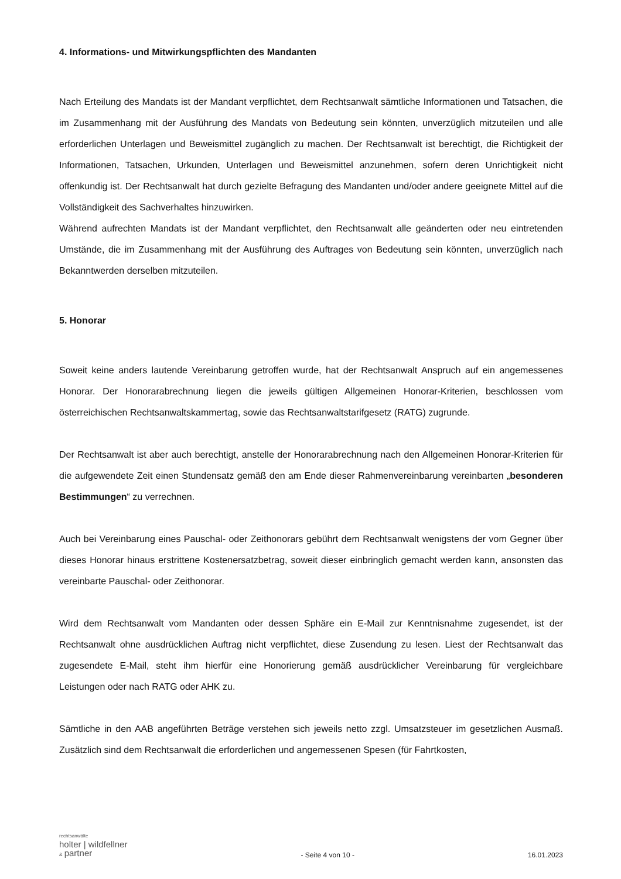4. Informations- und Mitwirkungspflichten des Mandanten
Nach Erteilung des Mandats ist der Mandant verpflichtet, dem Rechtsanwalt sämtliche Informationen und Tatsachen, die im Zusammenhang mit der Ausführung des Mandats von Bedeutung sein könnten, unverzüglich mitzuteilen und alle erforderlichen Unterlagen und Beweismittel zugänglich zu machen. Der Rechtsanwalt ist berechtigt, die Richtigkeit der Informationen, Tatsachen, Urkunden, Unterlagen und Beweismittel anzunehmen, sofern deren Unrichtigkeit nicht offenkundig ist. Der Rechtsanwalt hat durch gezielte Befragung des Mandanten und/oder andere geeignete Mittel auf die Vollständigkeit des Sachverhaltes hinzuwirken.
Während aufrechten Mandats ist der Mandant verpflichtet, den Rechtsanwalt alle geänderten oder neu eintretenden Umstände, die im Zusammenhang mit der Ausführung des Auftrages von Bedeutung sein könnten, unverzüglich nach Bekanntwerden derselben mitzuteilen.
5. Honorar
Soweit keine anders lautende Vereinbarung getroffen wurde, hat der Rechtsanwalt Anspruch auf ein angemessenes Honorar. Der Honorarabrechnung liegen die jeweils gültigen Allgemeinen Honorar-Kriterien, beschlossen vom österreichischen Rechtsanwaltskammertag, sowie das Rechtsanwaltstarifgesetz (RATG) zugrunde.
Der Rechtsanwalt ist aber auch berechtigt, anstelle der Honorarabrechnung nach den Allgemeinen Honorar-Kriterien für die aufgewendete Zeit einen Stundensatz gemäß den am Ende dieser Rahmenvereinbarung vereinbarten „besonderen Bestimmungen“ zu verrechnen.
Auch bei Vereinbarung eines Pauschal- oder Zeithonorars gebührt dem Rechtsanwalt wenigstens der vom Gegner über dieses Honorar hinaus erstrittene Kostenersatzbetrag, soweit dieser einbringlich gemacht werden kann, ansonsten das vereinbarte Pauschal- oder Zeithonorar.
Wird dem Rechtsanwalt vom Mandanten oder dessen Sphäre ein E-Mail zur Kenntnisnahme zugesendet, ist der Rechtsanwalt ohne ausdrücklichen Auftrag nicht verpflichtet, diese Zusendung zu lesen. Liest der Rechtsanwalt das zugesendete E-Mail, steht ihm hierfür eine Honorierung gemäß ausdrücklicher Vereinbarung für vergleichbare Leistungen oder nach RATG oder AHK zu.
Sämtliche in den AAB angeführten Beträge verstehen sich jeweils netto zzgl. Umsatzsteuer im gesetzlichen Ausmaß. Zusätzlich sind dem Rechtsanwalt die erforderlichen und angemessenen Spesen (für Fahrtkosten,
rechtsanwälte
holter | wildfellner
& partner
- Seite 4 von 10 -
16.01.2023